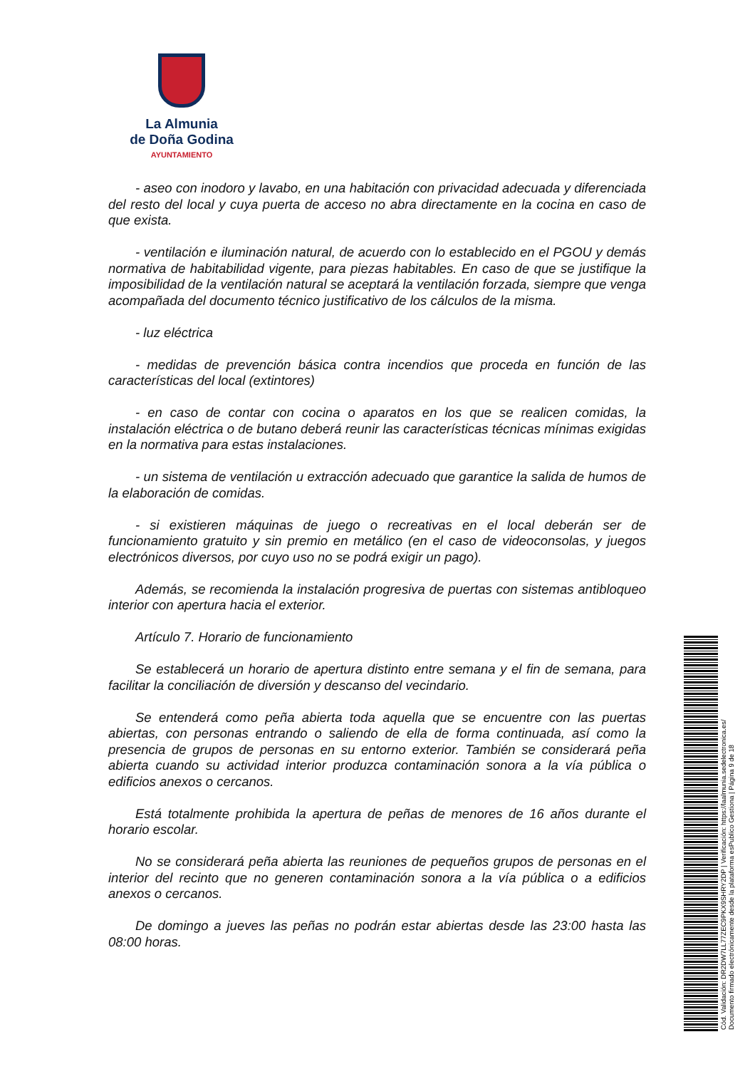La Almunia
de Doña Godina
AYUNTAMIENTO
- aseo con inodoro y lavabo, en una habitación con privacidad adecuada y diferenciada del resto del local y cuya puerta de acceso no abra directamente en la cocina en caso de que exista.
- ventilación e iluminación natural, de acuerdo con lo establecido en el PGOU y demás normativa de habitabilidad vigente, para piezas habitables. En caso de que se justifique la imposibilidad de la ventilación natural se aceptará la ventilación forzada, siempre que venga acompañada del documento técnico justificativo de los cálculos de la misma.
- luz eléctrica
- medidas de prevención básica contra incendios que proceda en función de las características del local (extintores)
- en caso de contar con cocina o aparatos en los que se realicen comidas, la instalación eléctrica o de butano deberá reunir las características técnicas mínimas exigidas en la normativa para estas instalaciones.
- un sistema de ventilación u extracción adecuado que garantice la salida de humos de la elaboración de comidas.
- si existieren máquinas de juego o recreativas en el local deberán ser de funcionamiento gratuito y sin premio en metálico (en el caso de videoconsolas, y juegos electrónicos diversos, por cuyo uso no se podrá exigir un pago).
Además, se recomienda la instalación progresiva de puertas con sistemas antibloqueo interior con apertura hacia el exterior.
Artículo 7. Horario de funcionamiento
Se establecerá un horario de apertura distinto entre semana y el fin de semana, para facilitar la conciliación de diversión y descanso del vecindario.
Se entenderá como peña abierta toda aquella que se encuentre con las puertas abiertas, con personas entrando o saliendo de ella de forma continuada, así como la presencia de grupos de personas en su entorno exterior. También se considerará peña abierta cuando su actividad interior produzca contaminación sonora a la vía pública o edificios anexos o cercanos.
Está totalmente prohibida la apertura de peñas de menores de 16 años durante el horario escolar.
No se considerará peña abierta las reuniones de pequeños grupos de personas en el interior del recinto que no generen contaminación sonora a la vía pública o a edificios anexos o cercanos.
De domingo a jueves las peñas no podrán estar abiertas desde las 23:00 hasta las 08:00 horas.
Cód. Validación: DR2DW7LL77ZEC9PKX9SHRY2DP | Verificación: https://laalmunia.sedelectronica.es/
Documento firmado electrónicamente desde la plataforma esPublico Gestiona | Página 9 de 18